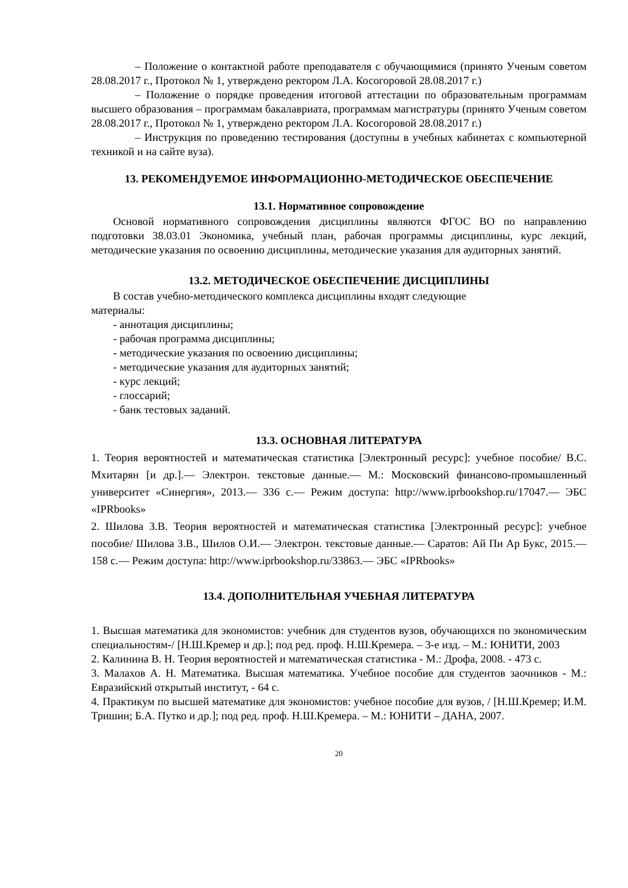– Положение о контактной работе преподавателя с обучающимися (принято Ученым советом 28.08.2017 г., Протокол № 1, утверждено ректором Л.А. Косогоровой 28.08.2017 г.)
– Положение о порядке проведения итоговой аттестации по образовательным программам высшего образования – программам бакалавриата, программам магистратуры (принято Ученым советом 28.08.2017 г., Протокол № 1, утверждено ректором Л.А. Косогоровой 28.08.2017 г.)
– Инструкция по проведению тестирования (доступны в учебных кабинетах с компьютерной техникой и на сайте вуза).
13. РЕКОМЕНДУЕМОЕ ИНФОРМАЦИОННО-МЕТОДИЧЕСКОЕ ОБЕСПЕЧЕНИЕ
13.1. Нормативное сопровождение
Основой нормативного сопровождения дисциплины являются ФГОС ВО по направлению подготовки 38.03.01 Экономика, учебный план, рабочая программы дисциплины, курс лекций, методические указания по освоению дисциплины, методические указания для аудиторных занятий.
13.2. МЕТОДИЧЕСКОЕ ОБЕСПЕЧЕНИЕ ДИСЦИПЛИНЫ
В состав учебно-методического комплекса дисциплины входят следующие
материалы:
- аннотация дисциплины;
- рабочая программа дисциплины;
- методические указания по освоению дисциплины;
- методические указания для аудиторных занятий;
- курс лекций;
- глоссарий;
- банк тестовых заданий.
13.3. ОСНОВНАЯ ЛИТЕРАТУРА
1. Теория вероятностей и математическая статистика [Электронный ресурс]: учебное пособие/ В.С. Мхитарян [и др.].— Электрон. текстовые данные.— М.: Московский финансово-промышленный университет «Синергия», 2013.— 336 c.— Режим доступа: http://www.iprbookshop.ru/17047.— ЭБС «IPRbooks»
2. Шилова З.В. Теория вероятностей и математическая статистика [Электронный ресурс]: учебное пособие/ Шилова З.В., Шилов О.И.— Электрон. текстовые данные.— Саратов: Ай Пи Ар Букс, 2015.— 158 c.— Режим доступа: http://www.iprbookshop.ru/33863.— ЭБС «IPRbooks»
13.4. ДОПОЛНИТЕЛЬНАЯ УЧЕБНАЯ ЛИТЕРАТУРА
1. Высшая математика для экономистов: учебник для студентов вузов, обучающихся по экономическим специальностям-/ [Н.Ш.Кремер и др.]; под ред. проф. Н.Ш.Кремера. – 3-е изд. – М.: ЮНИТИ, 2003
2. Калинина В. Н. Теория вероятностей и математическая статистика - М.: Дрофа, 2008. - 473 с.
3. Малахов А. Н. Математика. Высшая математика. Учебное пособие для студентов заочников - М.: Евразийский открытый институт, - 64 с.
4. Практикум по высшей математике для экономистов: учебное пособие для вузов, / [Н.Ш.Кремер; И.М. Тришин; Б.А. Путко и др.]; под ред. проф. Н.Ш.Кремера. – М.: ЮНИТИ – ДАНА, 2007.
20